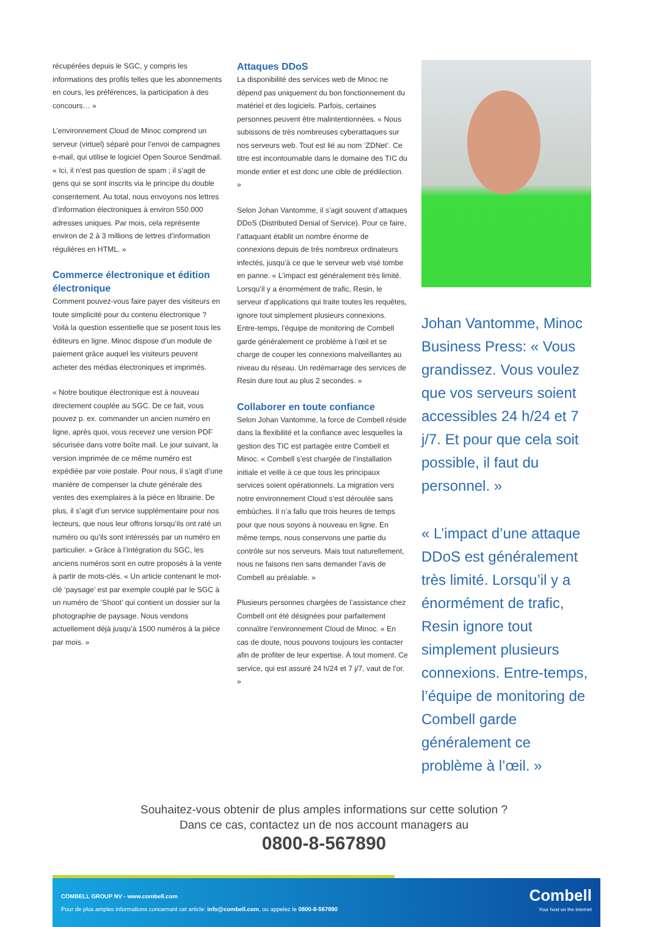récupérées depuis le SGC, y compris les informations des profils telles que les abonnements en cours, les préférences, la participation à des concours… »
L’environnement Cloud de Minoc comprend un serveur (virtuel) séparé pour l’envoi de campagnes e-mail, qui utilise le logiciel Open Source Sendmail. « Ici, il n’est pas question de spam ; il s’agit de gens qui se sont inscrits via le principe du double consentement. Au total, nous envoyons nos lettres d’information électroniques à environ 550.000 adresses uniques. Par mois, cela représente environ de 2 à 3 millions de lettres d’information régulières en HTML. »
Commerce électronique et édition électronique
Comment pouvez-vous faire payer des visiteurs en toute simplicité pour du contenu électronique ? Voilà la question essentielle que se posent tous les éditeurs en ligne. Minoc dispose d’un module de paiement grâce auquel les visiteurs peuvent acheter des médias électroniques et imprimés.
« Notre boutique électronique est à nouveau directement couplée au SGC. De ce fait, vous pouvez p. ex. commander un ancien numéro en ligne, après quoi, vous recevez une version PDF sécurisée dans votre boîte mail. Le jour suivant, la version imprimée de ce même numéro est expédiée par voie postale. Pour nous, il s’agit d’une manière de compenser la chute générale des ventes des exemplaires à la pièce en librairie. De plus, il s’agit d’un service supplémentaire pour nos lecteurs, que nous leur offrons lorsqu’ils ont raté un numéro ou qu’ils sont intéressés par un numéro en particulier. » Grâce à l’intégration du SGC, les anciens numéros sont en outre proposés à la vente à partir de mots-clés. « Un article contenant le mot-clé ‘paysage’ est par exemple couplé par le SGC à un numéro de ‘Shoot’ qui contient un dossier sur la photographie de paysage. Nous vendons actuellement déjà jusqu’à 1500 numéros à la pièce par mois. »
Attaques DDoS
La disponibilité des services web de Minoc ne dépend pas uniquement du bon fonctionnement du matériel et des logiciels. Parfois, certaines personnes peuvent être malintentionnées. « Nous subissons de très nombreuses cyberattaques sur nos serveurs web. Tout est lié au nom ‘ZDNet’. Ce titre est incontournable dans le domaine des TIC du monde entier et est donc une cible de prédilection. »
Selon Johan Vantomme, il s’agit souvent d’attaques DDoS (Distributed Denial of Service). Pour ce faire, l’attaquant établit un nombre énorme de connexions depuis de très nombreux ordinateurs infectés, jusqu’à ce que le serveur web visé tombe en panne. « L’impact est généralement très limité. Lorsqu’il y a énormément de trafic, Resin, le serveur d’applications qui traite toutes les requêtes, ignore tout simplement plusieurs connexions. Entre-temps, l’équipe de monitoring de Combell garde généralement ce problème à l’œil et se charge de couper les connexions malveillantes au niveau du réseau. Un redémarrage des services de Resin dure tout au plus 2 secondes. »
Collaborer en toute confiance
Selon Johan Vantomme, la force de Combell réside dans la flexibilité et la confiance avec lesquelles la gestion des TIC est partagée entre Combell et Minoc. « Combell s’est chargée de l’installation initiale et veille à ce que tous les principaux services soient opérationnels. La migration vers notre environnement Cloud s’est déroulée sans embûches. Il n’a fallu que trois heures de temps pour que nous soyons à nouveau en ligne. En même temps, nous conservons une partie du contrôle sur nos serveurs. Mais tout naturellement, nous ne faisons rien sans demander l’avis de Combell au préalable. »
Plusieurs personnes chargées de l’assistance chez Combell ont été désignées pour parfaitement connaître l’environnement Cloud de Minoc. « En cas de doute, nous pouvons toujours les contacter afin de profiter de leur expertise. À tout moment. Ce service, qui est assuré 24 h/24 et 7 j/7, vaut de l’or. »
Johan Vantomme, Minoc Business Press: « Vous grandissez. Vous voulez que vos serveurs soient accessibles 24 h/24 et 7 j/7. Et pour que cela soit possible, il faut du personnel. »
« L’impact d’une attaque DDoS est généralement très limité. Lorsqu’il y a énormément de trafic, Resin ignore tout simplement plusieurs connexions. Entre-temps, l’équipe de monitoring de Combell garde généralement ce problème à l’œil. »
Souhaitez-vous obtenir de plus amples informations sur cette solution ?
Dans ce cas, contactez un de nos account managers au
0800-8-567890
COMBELL GROUP NV - www.combell.com
Pour de plus amples informations concernant cet article: info@combell.com, ou appelez le 0800-8-567890
Combell
Your host on the internet